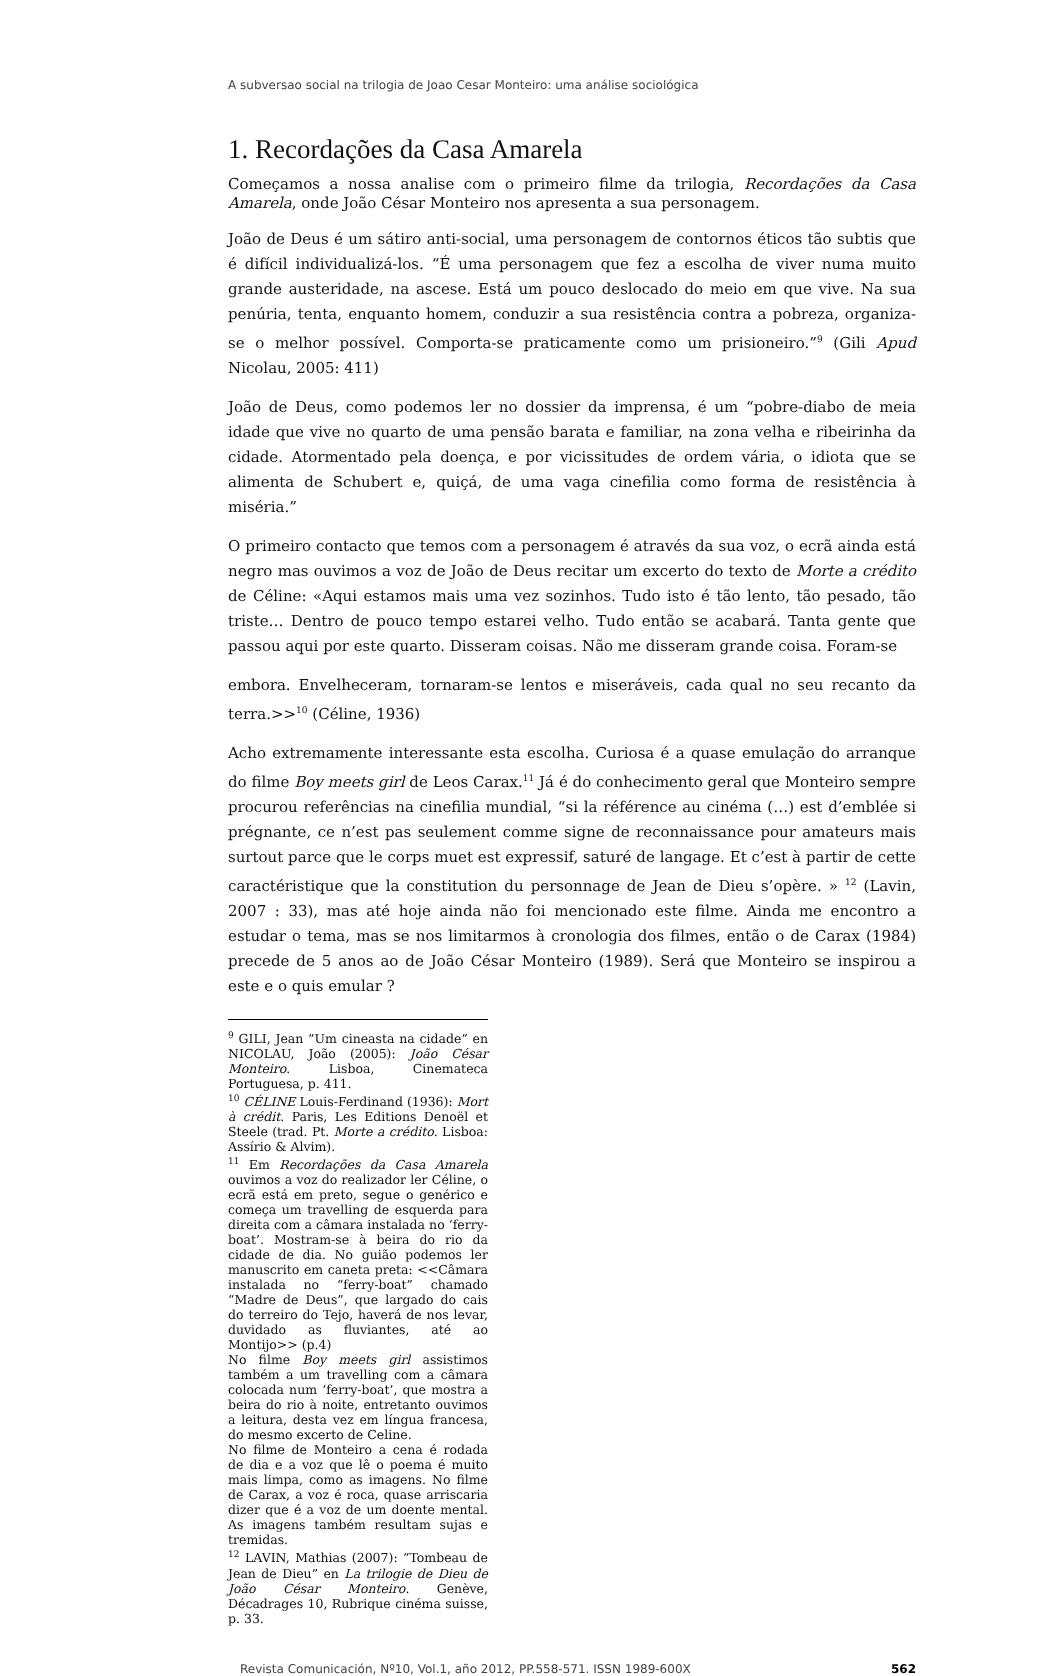A subversao social na trilogia de Joao Cesar Monteiro: uma análise sociológica
1. Recordações da Casa Amarela
Começamos a nossa analise com o primeiro filme da trilogia, Recordações da Casa Amarela, onde João César Monteiro nos apresenta a sua personagem.
João de Deus é um sátiro anti-social, uma personagem de contornos éticos tão subtis que é difícil individualizá-los. “É uma personagem que fez a escolha de viver numa muito grande austeridade, na ascese. Está um pouco deslocado do meio em que vive. Na sua penúria, tenta, enquanto homem, conduzir a sua resistência contra a pobreza, organiza-se o melhor possível. Comporta-se praticamente como um prisioneiro.”<sup>9</sup> (Gili Apud Nicolau, 2005: 411)
João de Deus, como podemos ler no dossier da imprensa, é um “pobre-diabo de meia idade que vive no quarto de uma pensão barata e familiar, na zona velha e ribeirinha da cidade. Atormentado pela doença, e por vicissitudes de ordem vária, o idiota que se alimenta de Schubert e, quiçá, de uma vaga cinefilia como forma de resistência à miséria.”
O primeiro contacto que temos com a personagem é através da sua voz, o ecrã ainda está negro mas ouvimos a voz de João de Deus recitar um excerto do texto de Morte a crédito de Céline: «Aqui estamos mais uma vez sozinhos. Tudo isto é tão lento, tão pesado, tão triste… Dentro de pouco tempo estarei velho. Tudo então se acabará. Tanta gente que passou aqui por este quarto. Disseram coisas. Não me disseram grande coisa. Foram-se
embora. Envelheceram, tornaram-se lentos e miseráveis, cada qual no seu recanto da terra.>><sup>10</sup> (Céline, 1936)
Acho extremamente interessante esta escolha. Curiosa é a quase emulação do arranque do filme Boy meets girl de Leos Carax.<sup>11</sup> Já é do conhecimento geral que Monteiro sempre procurou referências na cinefilia mundial, “si la référence au cinéma (…) est d’emblée si prégnante, ce n’est pas seulement comme signe de reconnaissance pour amateurs mais surtout parce que le corps muet est expressif, saturé de langage. Et c’est à partir de cette caractéristique que la constitution du personnage de Jean de Dieu s’opère. » <sup>12</sup> (Lavin, 2007 : 33), mas até hoje ainda não foi mencionado este filme. Ainda me encontro a estudar o tema, mas se nos limitarmos à cronologia dos filmes, então o de Carax (1984) precede de 5 anos ao de João César Monteiro (1989). Será que Monteiro se inspirou a este e o quis emular ?
<sup>9</sup> GILI, Jean “Um cineasta na cidade” en NICOLAU, João (2005): João César Monteiro. Lisboa, Cinemateca Portuguesa, p. 411.
<sup>10</sup> CÉLINE Louis-Ferdinand (1936): Mort à crédit. Paris, Les Editions Denoël et Steele (trad. Pt. Morte a crédito. Lisboa: Assírio & Alvim).
<sup>11</sup> Em Recordações da Casa Amarela ouvimos a voz do realizador ler Céline, o ecrã está em preto, segue o genérico e começa um travelling de esquerda para direita com a câmara instalada no ‘ferry-boat’. Mostram-se à beira do rio da cidade de dia. No guião podemos ler manuscrito em caneta preta: <<Câmara instalada no “ferry-boat” chamado “Madre de Deus”, que largado do cais do terreiro do Tejo, haverá de nos levar, duvidado as fluviantes, até ao Montijo>> (p.4)
No filme Boy meets girl assistimos também a um travelling com a câmara colocada num ‘ferry-boat’, que mostra a beira do rio à noite, entretanto ouvimos a leitura, desta vez em língua francesa, do mesmo excerto de Celine.
No filme de Monteiro a cena é rodada de dia e a voz que lê o poema é muito mais limpa, como as imagens. No filme de Carax, a voz é roca, quase arriscaria dizer que é a voz de um doente mental. As imagens também resultam sujas e tremidas.
<sup>12</sup> LAVIN, Mathias (2007): “Tombeau de Jean de Dieu” en La trilogie de Dieu de João César Monteiro. Genève, Décadrages 10, Rubrique cinéma suisse, p. 33.
Revista Comunicación, Nº10, Vol.1, año 2012, PP.558-571. ISSN 1989-600X 562